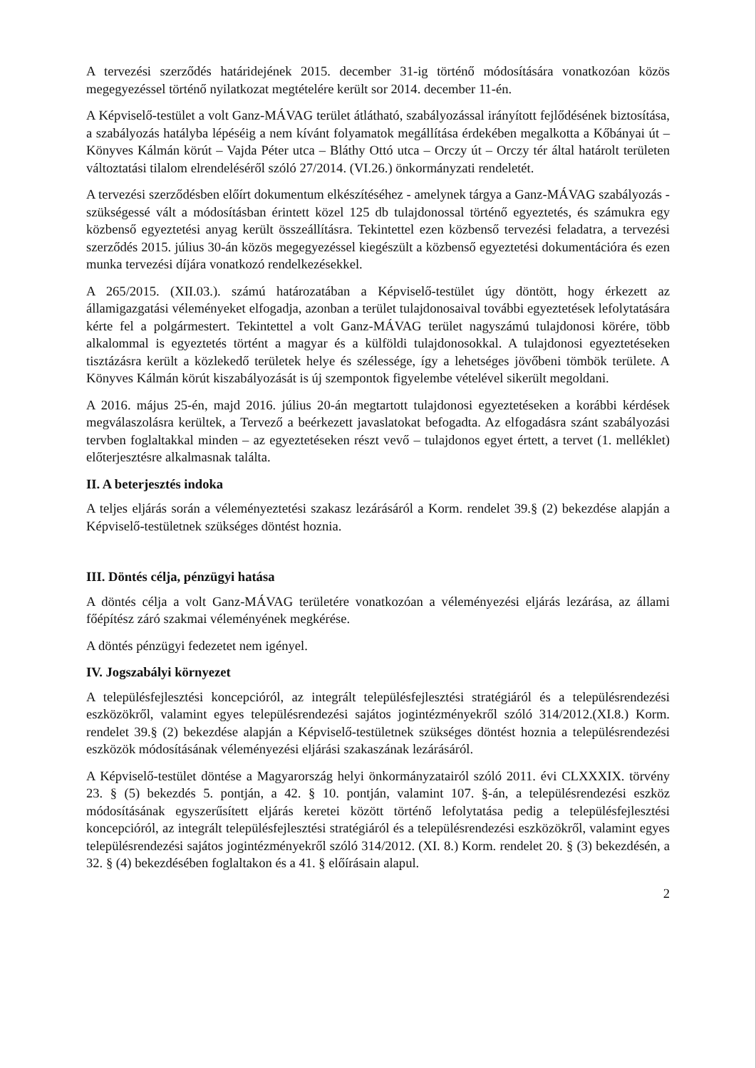A tervezési szerződés határidejének 2015. december 31-ig történő módosítására vonatkozóan közös megegyezéssel történő nyilatkozat megtételére került sor 2014. december 11-én.
A Képviselő-testület a volt Ganz-MÁVAG terület átlátható, szabályozással irányított fejlődésének biztosítása, a szabályozás hatályba lépéséig a nem kívánt folyamatok megállítása érdekében megalkotta a Kőbányai út – Könyves Kálmán körút – Vajda Péter utca – Bláthy Ottó utca – Orczy út – Orczy tér által határolt területen változtatási tilalom elrendeléséről szóló 27/2014. (VI.26.) önkormányzati rendeletét.
A tervezési szerződésben előírt dokumentum elkészítéséhez - amelynek tárgya a Ganz-MÁVAG szabályozás - szükségessé vált a módosításban érintett közel 125 db tulajdonossal történő egyeztetés, és számukra egy közbenső egyeztetési anyag került összeállításra. Tekintettel ezen közbenső tervezési feladatra, a tervezési szerződés 2015. július 30-án közös megegyezéssel kiegészült a közbenső egyeztetési dokumentációra és ezen munka tervezési díjára vonatkozó rendelkezésekkel.
A 265/2015. (XII.03.). számú határozatában a Képviselő-testület úgy döntött, hogy érkezett az államigazgatási véleményeket elfogadja, azonban a terület tulajdonosaival további egyeztetések lefolytatására kérte fel a polgármestert. Tekintettel a volt Ganz-MÁVAG terület nagyszámú tulajdonosi körére, több alkalommal is egyeztetés történt a magyar és a külföldi tulajdonosokkal. A tulajdonosi egyeztetéseken tisztázásra került a közlekedő területek helye és szélessége, így a lehetséges jövőbeni tömbök területe. A Könyves Kálmán körút kiszabályozását is új szempontok figyelembe vételével sikerült megoldani.
A 2016. május 25-én, majd 2016. július 20-án megtartott tulajdonosi egyeztetéseken a korábbi kérdések megválaszolásra kerültek, a Tervező a beérkezett javaslatokat befogadta. Az elfogadásra szánt szabályozási tervben foglaltakkal minden – az egyeztetéseken részt vevő – tulajdonos egyet értett, a tervet (1. melléklet) előterjesztésre alkalmasnak találta.
II. A beterjesztés indoka
A teljes eljárás során a véleményeztetési szakasz lezárásáról a Korm. rendelet 39.§ (2) bekezdése alapján a Képviselő-testületnek szükséges döntést hoznia.
III. Döntés célja, pénzügyi hatása
A döntés célja a volt Ganz-MÁVAG területére vonatkozóan a véleményezési eljárás lezárása, az állami főépítész záró szakmai véleményének megkérése.
A döntés pénzügyi fedezetet nem igényel.
IV. Jogszabályi környezet
A településfejlesztési koncepcióról, az integrált településfejlesztési stratégiáról és a településrendezési eszközökről, valamint egyes településrendezési sajátos jogintézményekről szóló 314/2012.(XI.8.) Korm. rendelet 39.§ (2) bekezdése alapján a Képviselő-testületnek szükséges döntést hoznia a településrendezési eszközök módosításának véleményezési eljárási szakaszának lezárásáról.
A Képviselő-testület döntése a Magyarország helyi önkormányzatairól szóló 2011. évi CLXXXIX. törvény 23. § (5) bekezdés 5. pontján, a 42. § 10. pontján, valamint 107. §-án, a településrendezési eszköz módosításának egyszerűsített eljárás keretei között történő lefolytatása pedig a településfejlesztési koncepcióról, az integrált településfejlesztési stratégiáról és a településrendezési eszközökről, valamint egyes településrendezési sajátos jogintézményekről szóló 314/2012. (XI. 8.) Korm. rendelet 20. § (3) bekezdésén, a 32. § (4) bekezdésében foglaltakon és a 41. § előírásain alapul.
2